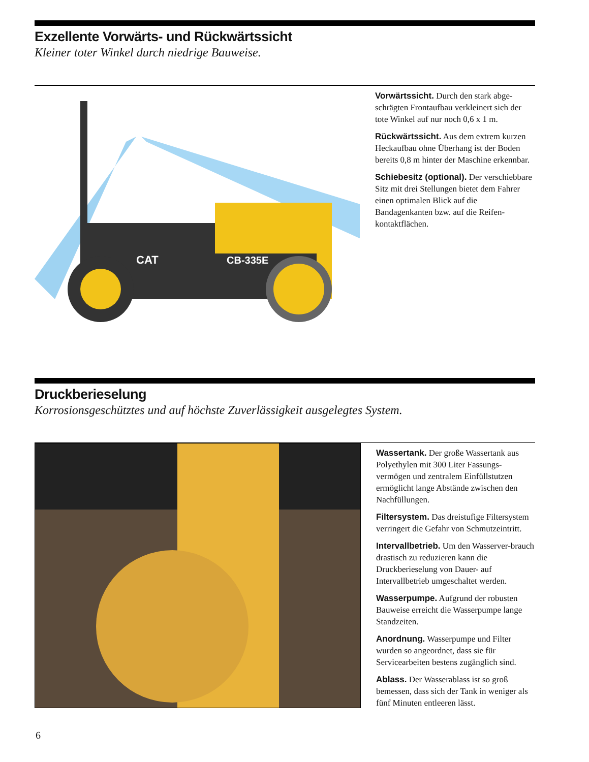Exzellente Vorwärts- und Rückwärtssicht
Kleiner toter Winkel durch niedrige Bauweise.
CAT
CB-335E
Vorwärtssicht. Durch den stark abge-schrägten Frontaufbau verkleinert sich der tote Winkel auf nur noch 0,6 x 1 m.
Rückwärtssicht. Aus dem extrem kurzen Heckaufbau ohne Überhang ist der Boden bereits 0,8 m hinter der Maschine erkennbar.
Schiebesitz (optional). Der verschiebbare Sitz mit drei Stellungen bietet dem Fahrer einen optimalen Blick auf die Bandagenkanten bzw. auf die Reifen-kontaktflächen.
Druckberieselung
Korrosionsgeschütztes und auf höchste Zuverlässigkeit ausgelegtes System.
Wassertank. Der große Wassertank aus Polyethylen mit 300 Liter Fassungs-vermögen und zentralem Einfüllstutzen ermöglicht lange Abstände zwischen den Nachfüllungen.
Filtersystem. Das dreistufige Filtersystem verringert die Gefahr von Schmutzeintritt.
Intervallbetrieb. Um den Wasserver-brauch drastisch zu reduzieren kann die Druckberieselung von Dauer- auf Intervallbetrieb umgeschaltet werden.
Wasserpumpe. Aufgrund der robusten Bauweise erreicht die Wasserpumpe lange Standzeiten.
Anordnung. Wasserpumpe und Filter wurden so angeordnet, dass sie für Servicearbeiten bestens zugänglich sind.
Ablass. Der Wasserablass ist so groß bemessen, dass sich der Tank in weniger als fünf Minuten entleeren lässt.
6